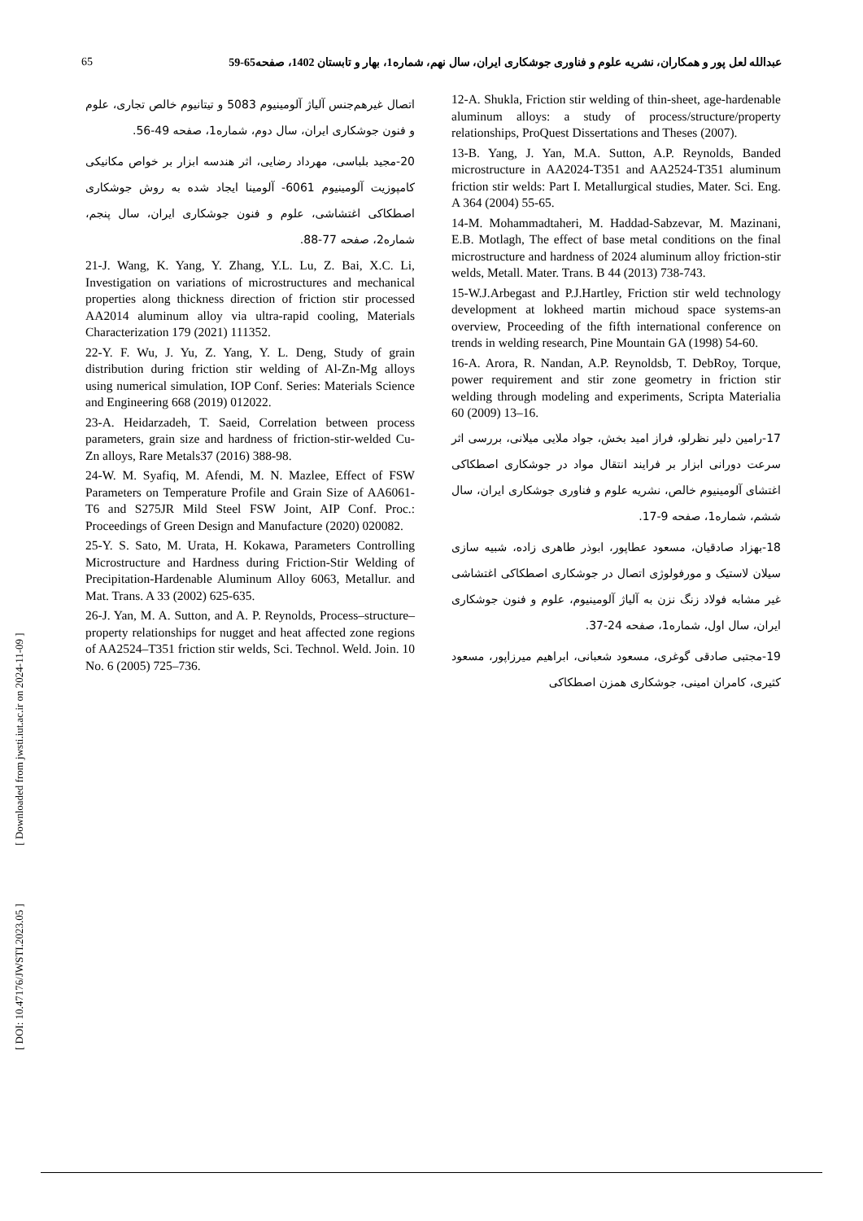65 عبدالله لعل پور و همکاران، نشریه علوم و فناوری جوشکاری ایران، سال نهم، شماره1، بهار و تابستان 1402، صفحه65-59
12-A. Shukla, Friction stir welding of thin-sheet, age-hardenable aluminum alloys: a study of process/structure/property relationships, ProQuest Dissertations and Theses (2007).
13-B. Yang, J. Yan, M.A. Sutton, A.P. Reynolds, Banded microstructure in AA2024-T351 and AA2524-T351 aluminum friction stir welds: Part I. Metallurgical studies, Mater. Sci. Eng. A 364 (2004) 55-65.
14-M. Mohammadtaheri, M. Haddad-Sabzevar, M. Mazinani, E.B. Motlagh, The effect of base metal conditions on the final microstructure and hardness of 2024 aluminum alloy friction-stir welds, Metall. Mater. Trans. B 44 (2013) 738-743.
15-W.J.Arbegast and P.J.Hartley, Friction stir weld technology development at lokheed martin michoud space systems-an overview, Proceeding of the fifth international conference on trends in welding research, Pine Mountain GA (1998) 54-60.
16-A. Arora, R. Nandan, A.P. Reynoldsb, T. DebRoy, Torque, power requirement and stir zone geometry in friction stir welding through modeling and experiments, Scripta Materialia 60 (2009) 13–16.
17-رامین دلیر نظرلو، فراز امید بخش، جواد ملایی میلانی، بررسی اثر سرعت دورانی ابزار بر فرایند انتقال مواد در جوشکاری اصطکاکی اغتشای آلومینیوم خالص، نشریه علوم و فناوری جوشکاری ایران، سال ششم، شماره1، صفحه 9-17.
18-بهزاد صادقیان، مسعود عطاپور، ابوذر طاهری زاده، شبیه سازی سیلان لاستیک و مورفولوژی اتصال در جوشکاری اصطکاکی اغتشاشی غیر مشابه فولاد زنگ نزن به آلیاژ آلومینیوم، علوم و فنون جوشکاری ایران، سال اول، شماره1، صفحه 24-37.
19-مجتبی صادقی گوغری، مسعود شعبانی، ابراهیم میرزاپور، مسعود کثیری، کامران امینی، جوشکاری همزن اصطکاکی
اتصال غیرهم‌جنس آلیاژ آلومینیوم 5083 و تیتانیوم خالص تجاری، علوم و فنون جوشکاری ایران، سال دوم، شماره1، صفحه 49-56.
20-مجید بلباسی، مهرداد رضایی، اثر هندسه ابزار بر خواص مکانیکی کامپوزیت آلومینیوم 6061- آلومینا ایجاد شده به روش جوشکاری اصطکاکی اغتشاشی، علوم و فنون جوشکاری ایران، سال پنجم، شماره2، صفحه 77-88.
21-J. Wang, K. Yang, Y. Zhang, Y.L. Lu, Z. Bai, X.C. Li, Investigation on variations of microstructures and mechanical properties along thickness direction of friction stir processed AA2014 aluminum alloy via ultra-rapid cooling, Materials Characterization 179 (2021) 111352.
22-Y. F. Wu, J. Yu, Z. Yang, Y. L. Deng, Study of grain distribution during friction stir welding of Al-Zn-Mg alloys using numerical simulation, IOP Conf. Series: Materials Science and Engineering 668 (2019) 012022.
23-A. Heidarzadeh, T. Saeid, Correlation between process parameters, grain size and hardness of friction-stir-welded Cu-Zn alloys, Rare Metals37 (2016) 388-98.
24-W. M. Syafiq, M. Afendi, M. N. Mazlee, Effect of FSW Parameters on Temperature Profile and Grain Size of AA6061-T6 and S275JR Mild Steel FSW Joint, AIP Conf. Proc.: Proceedings of Green Design and Manufacture (2020) 020082.
25-Y. S. Sato, M. Urata, H. Kokawa, Parameters Controlling Microstructure and Hardness during Friction-Stir Welding of Precipitation-Hardenable Aluminum Alloy 6063, Metallur. and Mat. Trans. A 33 (2002) 625-635.
26-J. Yan, M. A. Sutton, and A. P. Reynolds, Process–structure–property relationships for nugget and heat affected zone regions of AA2524–T351 friction stir welds, Sci. Technol. Weld. Join. 10 No. 6 (2005) 725–736.
[ DOI: 10.47176/JWSTI.2023.05 ] [ Downloaded from jwsti.iut.ac.ir on 2024-11-09 ]